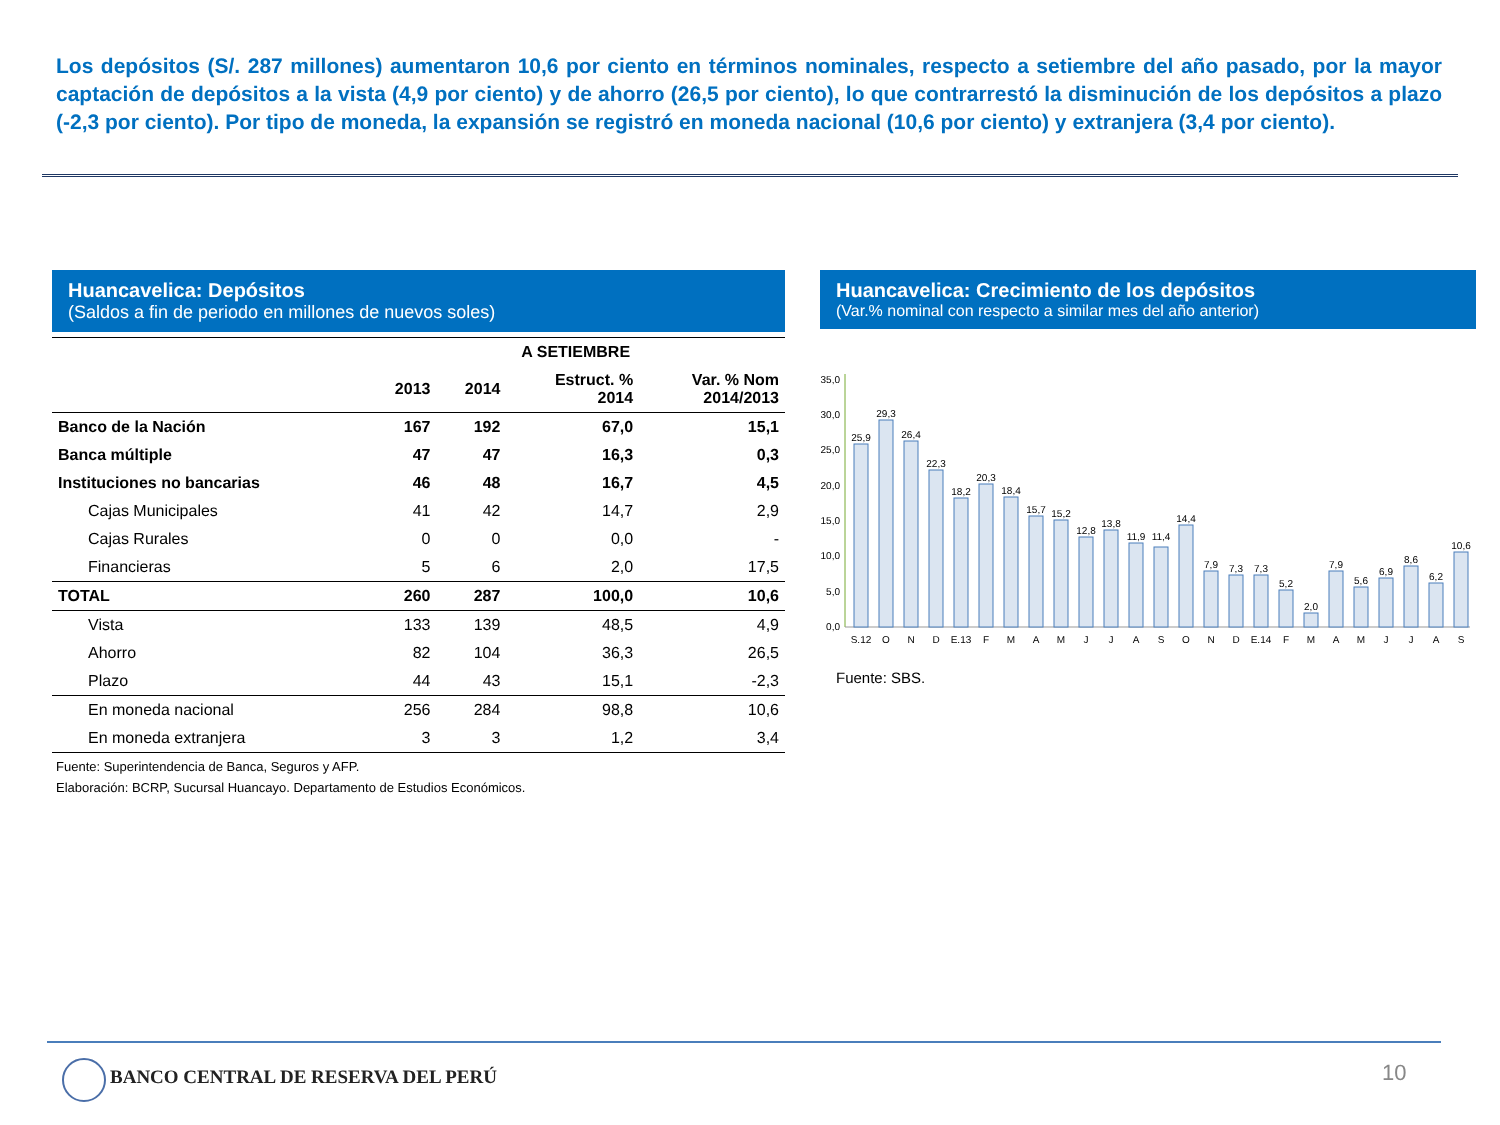Los depósitos (S/. 287 millones) aumentaron 10,6 por ciento en términos nominales, respecto a setiembre del año pasado, por la mayor captación de depósitos a la vista (4,9 por ciento) y de ahorro (26,5 por ciento), lo que contrarrestó la disminución de los depósitos a plazo (-2,3 por ciento). Por tipo de moneda, la expansión se registró en moneda nacional (10,6 por ciento) y extranjera (3,4 por ciento).
Huancavelica: Depósitos
(Saldos a fin de periodo en millones de nuevos soles)
| | A SETIEMBRE | | | |
| --- | --- | --- | --- | --- |
| | 2013 | 2014 | Estruct. % 2014 | Var. % Nom 2014/2013 |
| Banco de la Nación | 167 | 192 | 67,0 | 15,1 |
| Banca múltiple | 47 | 47 | 16,3 | 0,3 |
| Instituciones no bancarias | 46 | 48 | 16,7 | 4,5 |
| Cajas Municipales | 41 | 42 | 14,7 | 2,9 |
| Cajas Rurales | 0 | 0 | 0,0 | - |
| Financieras | 5 | 6 | 2,0 | 17,5 |
| TOTAL | 260 | 287 | 100,0 | 10,6 |
| Vista | 133 | 139 | 48,5 | 4,9 |
| Ahorro | 82 | 104 | 36,3 | 26,5 |
| Plazo | 44 | 43 | 15,1 | -2,3 |
| En moneda nacional | 256 | 284 | 98,8 | 10,6 |
| En moneda extranjera | 3 | 3 | 1,2 | 3,4 |
Fuente: Superintendencia de Banca, Seguros y AFP.
Elaboración: BCRP, Sucursal Huancayo. Departamento de Estudios Económicos.
Huancavelica: Crecimiento de los depósitos
(Var.% nominal con respecto a similar mes del año anterior)
0,0
5,0
10,0
15,0
20,0
25,0
30,0
35,0
25,9
29,3
26,4
22,3
18,2
20,3
18,4
15,7
15,2
12,8
13,8
11,9
11,4
14,4
7,9
7,3
7,3
5,2
2,0
7,9
5,6
6,9
8,6
6,2
10,6
S.12
O
N
D
E.13
F
M
A
M
J
J
A
S
O
N
D
E.14
F
M
A
M
J
J
A
S
Fuente: SBS.
BANCO CENTRAL DE RESERVA DEL PERÚ
10